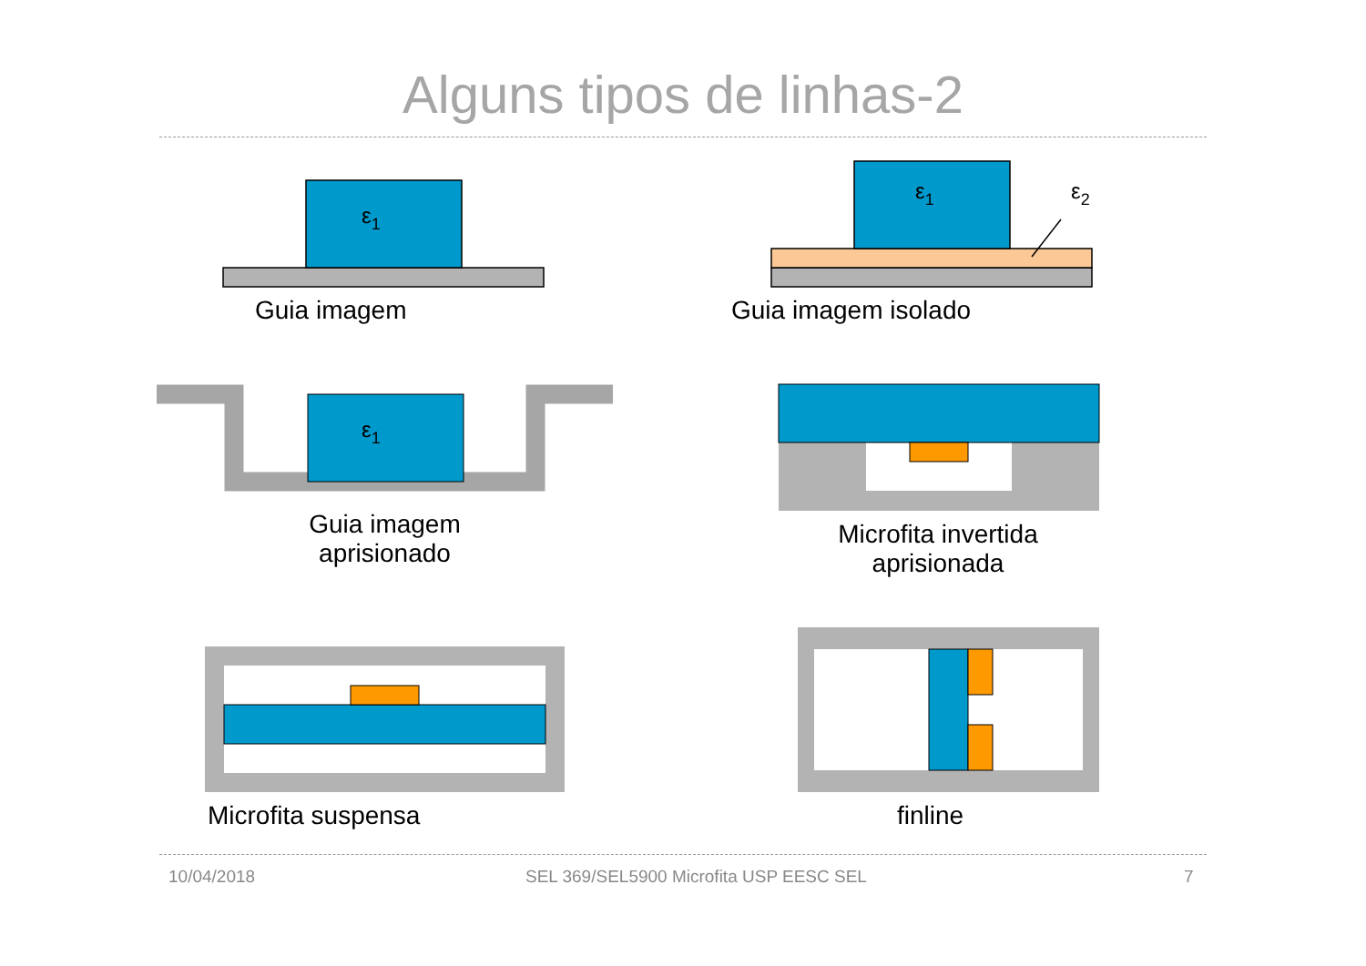Alguns tipos de linhas-2
ε1
ε1
ε2
ε1
Guia imagem Guia imagem isolado
Guia imagem
aprisionado
Microfita invertida
aprisionada
Microfita suspensa finline
10/04/2018
SEL 369/SEL5900 Microfita USP EESC SEL
7